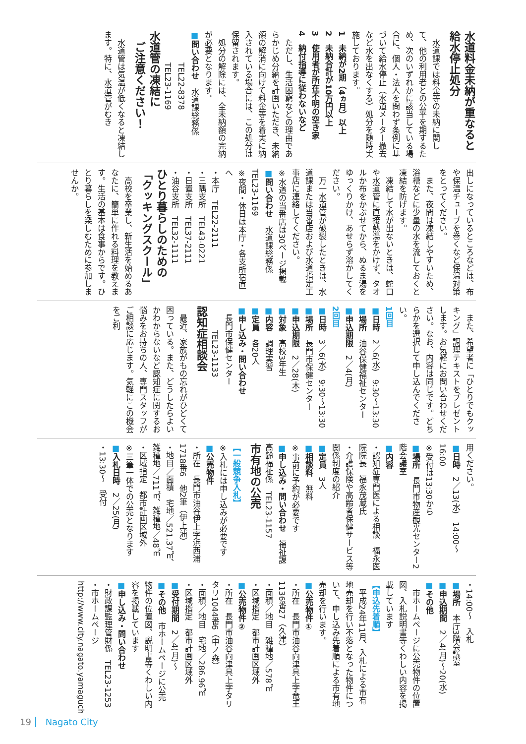水道料金未納が重なると給水停止処分
　水道課では料金等の未納に関して、他の利用者との公平を期するため、次のいずれかに該当している場合に、個人・法人を問わず条例に基づいて給水停止（水道メーター撤去など水を出なくする）処分を随時実施しております。
1　未納が2期（4ヵ月）以上
2　未納合計が10万円以上
3　使用者が所在不明の空き家
4　納付指導に従わないなど
　ただし、生活困窮などの理由であらかじめ分納を計画いただき、未納額の解消に向けて料金等を着実に納入されている場合には、この処分は保留されます。
　処分の解除には、全未納額の完納が必要となります。
■問い合わせ　水道課総務係
　　　　TEL22-8378
　　　　TEL23-1169
水道管の凍結に
　ご注意ください！
　水道管は気温が低くなると凍結します。特に、水道管がむき
出しになっているところなどは、布や保温チューブを巻くなど保温対策をとってください。
　また、夜間は凍結しやすいため、浴槽などに少量の水を流しておくと凍結を防げます。
　凍結して水が出ないときは、蛇口や水道管に直接熱湯をかけず、タオルか布をかぶせてから、ぬるま湯をゆっくりかけ、あせらず溶かしてください。
　万一水道管が破裂したときは、水道課または当番店および水道指定工事店に連絡してください。
※水道の当番店は30ページ掲載
■問い合わせ　水道課総務係　TEL23-1169
※夜間・休日は本庁・各支所宿直へ
・本庁　TEL22-2111
・三隅支所　TEL43-0221
・日置支所　TEL37-2111
・油谷支所　TEL32-1111
ひとり暮らしのための
「クッキングスクール」
　高校を卒業し、新生活を始めるあなたに、簡単に作れる料理を教えます。生活の基本は食事からです。ひとり暮らしを楽しむために参加しませんか。
　また、希望者に「ひとりでもクッキング」調理テキストをプレゼントします。お気軽にお問い合わせください。なお、内容は同じです。どちらかを選択して申し込んでください。
1回目
■日時　2／6(水)　9:30～13:30
■場所　油谷保健福祉センター
■申込期限　2／4(月)
2回目
■日時　3／6(水)　9:30～13:30
■場所　長門市保健センター
■申込期限　2／28(木)
■対象　高校3年生
■内容　調理実習
■定員　各20人
■申し込み・問い合わせ
　長門市保健センター
　　　TEL23-1133
認知症相談会
　最近、家族がもの忘れがひどくて困っている。また、どうしたらよいかわからないなど認知症に関するお悩みをお持ちの人、専門スタッフがご相談に応じます。気軽にこの機会をご利
用ください。
■日時　2／13(水)　14:00～16:00
※受付は13:30から
■場所　長門市物産観光センター2階会議室
■内容
・認知症専門医による相談　福永医院院長　福永茂蔵氏
・介護保険や高齢者保健サービス等関係制度の紹介
■定員　3人
■相談料　無料
※事前に予約が必要です
■申し込み・問い合わせ　福祉課高齢福祉係　TEL23-1157
市有地の公売
【一般競争入札】
※入札には申し込みが必要です
■公売物件
・所在　長門市油谷伊上字浜西浦1718番6　他2筆（伊上浦）
・地目／面積　宅地／521.37㎡、雑種地／711㎡、雑種地／48㎡
・区域指定　都市計画区域外
※三筆一体での公売となります
■入札日時　2／25(月)
・13:30～　受付
・14:00～　入札
■場所　本庁3階会議室
■申込期間　2／4(月)～20(水)
■その他
　市ホームページに公売物件の位置図、入札説明書等くわしい内容を掲載しています
【申込先着順】
　平成24年11月、入札による市有地売却を行い不落となった物件について、申し込み先着順による市有地売却を行います。
■公売物件①
・所在　長門市油谷向津具上字竜王1136番27（久津）
・面積／地目　雑種地／578㎡
・区域指定　都市計画区域外
■公売物件②
・所在　長門市油谷向津具上字タリタリ1044番6（中ノ森）
・面積／地目　宅地／286.96㎡
・区域指定　都市計画区域外
■受付期間　2／4(月)～
■その他　市ホームページに公売物件の位置図、説明書等くわしい内容を掲載しています
■申し込み・問い合わせ
・財政課監理管財係　TEL23-1253
・市ホームページ
http://www.city.nagato.yamaguchi.jp/
19 Nagato City